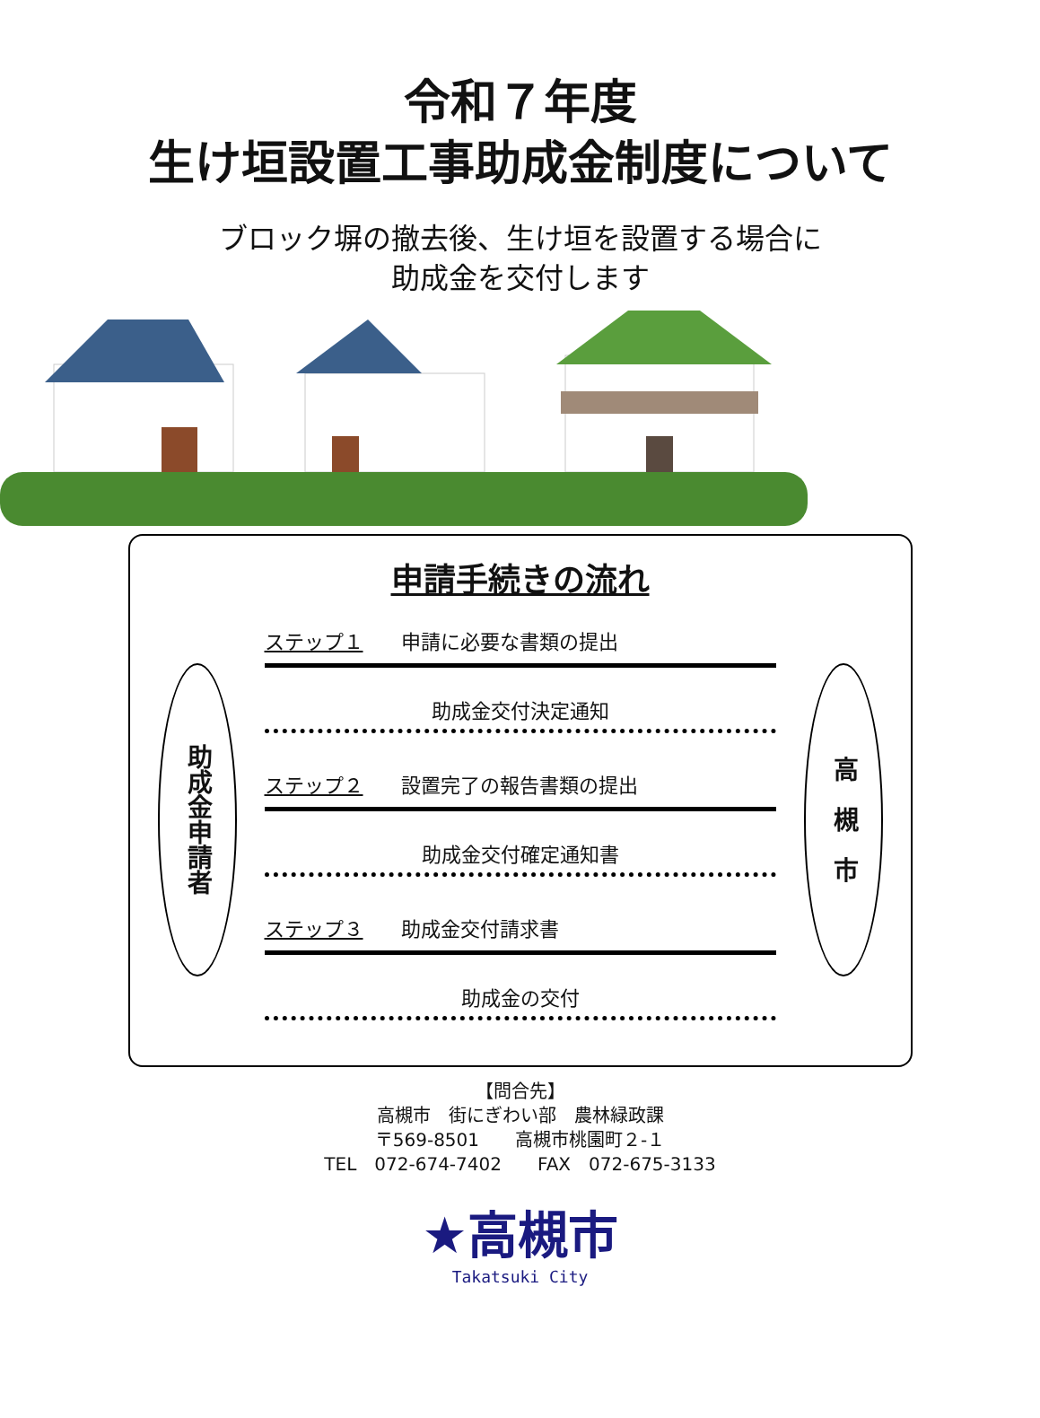令和７年度
生け垣設置工事助成金制度について
ブロック塀の撤去後、生け垣を設置する場合に
助成金を交付します
申請手続きの流れ
助成金申請者
ステップ１ 申請に必要な書類の提出
助成金交付決定通知
ステップ２ 設置完了の報告書類の提出
助成金交付確定通知書
ステップ３ 助成金交付請求書
助成金の交付
高　槻　市
【問合先】
高槻市　街にぎわい部　農林緑政課
〒569-8501　　高槻市桃園町２-１
TEL　072-674-7402　　FAX　072-675-3133
★高槻市
Takatsuki City